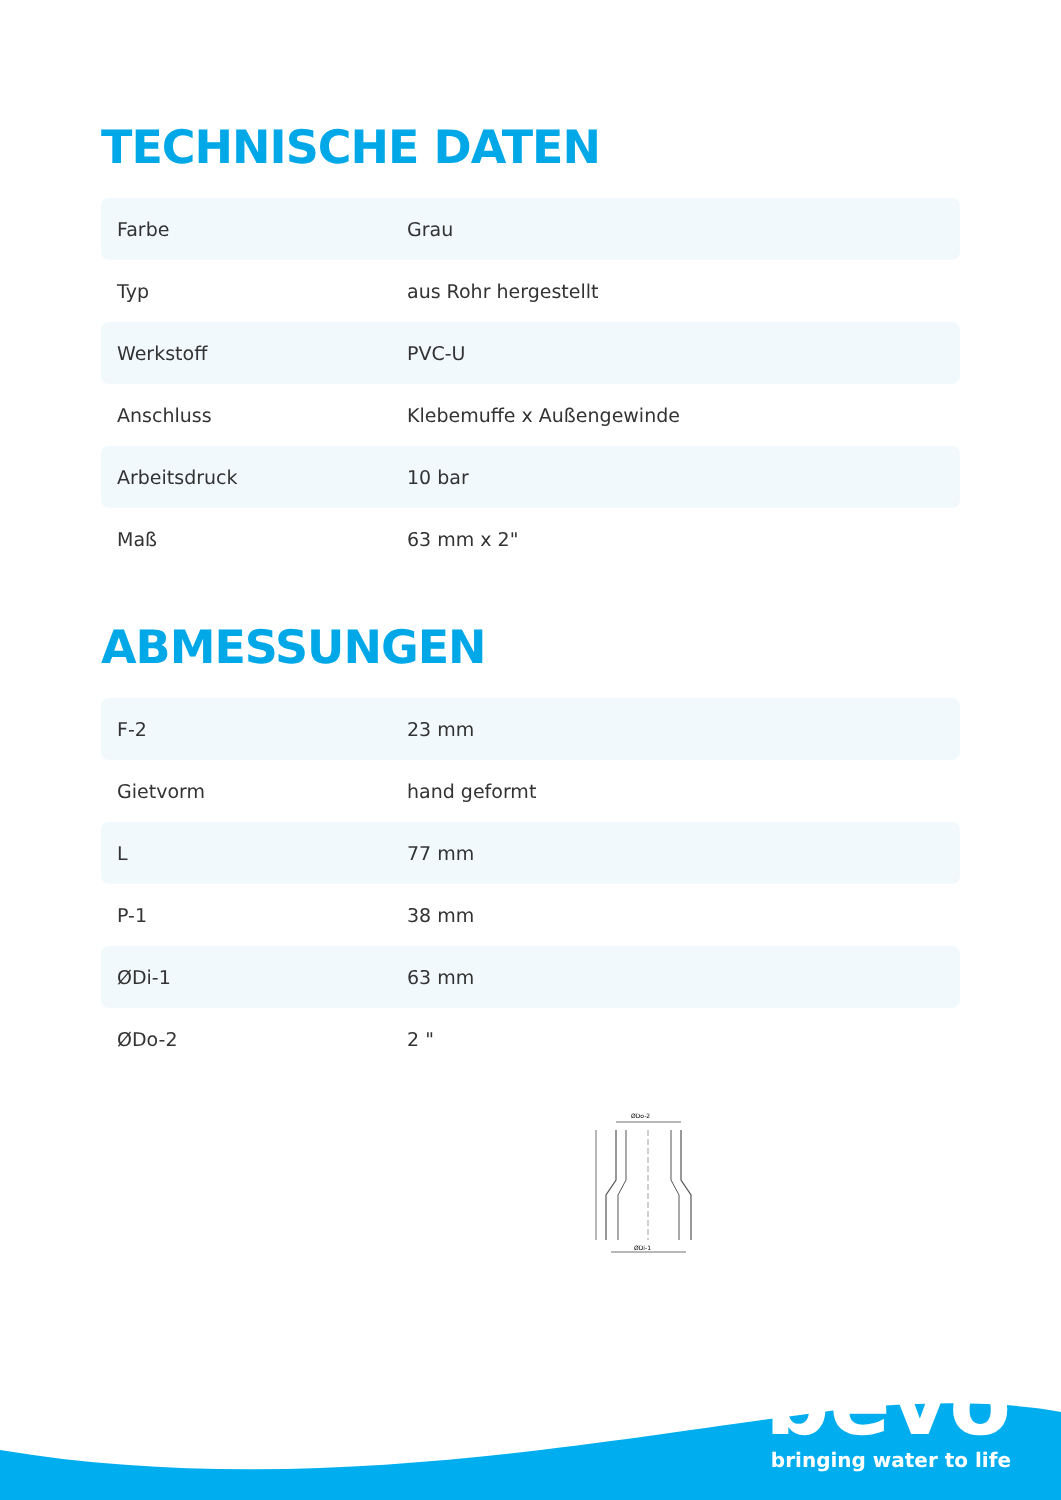TECHNISCHE DATEN
| Farbe | Grau |
| Typ | aus Rohr hergestellt |
| Werkstoff | PVC-U |
| Anschluss | Klebemuffe x Außengewinde |
| Arbeitsdruck | 10 bar |
| Maß | 63 mm x 2" |
ABMESSUNGEN
| F-2 | 23 mm |
| Gietvorm | hand geformt |
| L | 77 mm |
| P-1 | 38 mm |
| ØDi-1 | 63 mm |
| ØDo-2 | 2 " |
ØDo-2
ØDi-1
bevo
bringing water to life